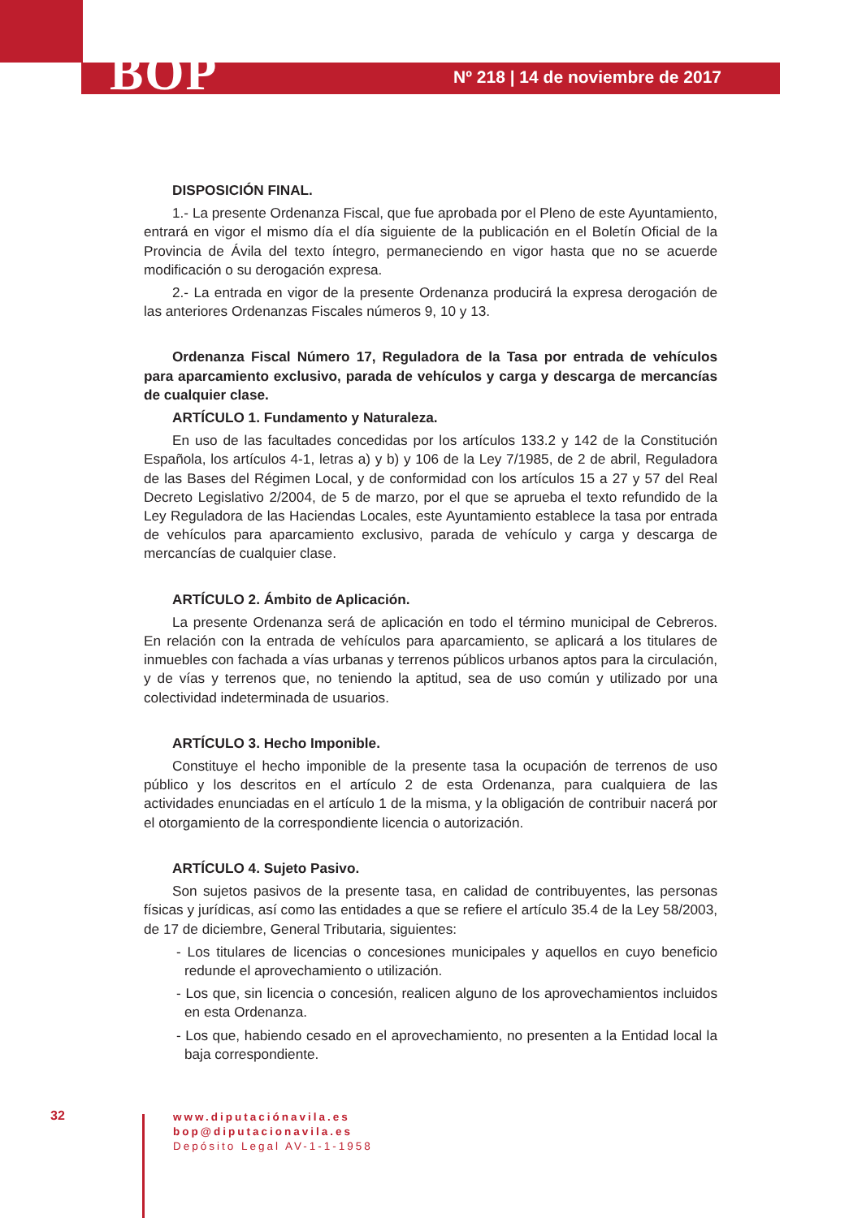BOP
Nº 218 | 14 de noviembre de 2017
DISPOSICIÓN FINAL.
1.- La presente Ordenanza Fiscal, que fue aprobada por el Pleno de este Ayuntamiento, entrará en vigor el mismo día el día siguiente de la publicación en el Boletín Oficial de la Provincia de Ávila del texto íntegro, permaneciendo en vigor hasta que no se acuerde modificación o su derogación expresa.
2.- La entrada en vigor de la presente Ordenanza producirá la expresa derogación de las anteriores Ordenanzas Fiscales números 9, 10 y 13.
Ordenanza Fiscal Número 17, Reguladora de la Tasa por entrada de vehículos para aparcamiento exclusivo, parada de vehículos y carga y descarga de mercancías de cualquier clase.
ARTÍCULO 1. Fundamento y Naturaleza.
En uso de las facultades concedidas por los artículos 133.2 y 142 de la Constitución Española, los artículos 4-1, letras a) y b) y 106 de la Ley 7/1985, de 2 de abril, Reguladora de las Bases del Régimen Local, y de conformidad con los artículos 15 a 27 y 57 del Real Decreto Legislativo 2/2004, de 5 de marzo, por el que se aprueba el texto refundido de la Ley Reguladora de las Haciendas Locales, este Ayuntamiento establece la tasa por entrada de vehículos para aparcamiento exclusivo, parada de vehículo y carga y descarga de mercancías de cualquier clase.
ARTÍCULO 2. Ámbito de Aplicación.
La presente Ordenanza será de aplicación en todo el término municipal de Cebreros. En relación con la entrada de vehículos para aparcamiento, se aplicará a los titulares de inmuebles con fachada a vías urbanas y terrenos públicos urbanos aptos para la circulación, y de vías y terrenos que, no teniendo la aptitud, sea de uso común y utilizado por una colectividad indeterminada de usuarios.
ARTÍCULO 3. Hecho Imponible.
Constituye el hecho imponible de la presente tasa la ocupación de terrenos de uso público y los descritos en el artículo 2 de esta Ordenanza, para cualquiera de las actividades enunciadas en el artículo 1 de la misma, y la obligación de contribuir nacerá por el otorgamiento de la correspondiente licencia o autorización.
ARTÍCULO 4. Sujeto Pasivo.
Son sujetos pasivos de la presente tasa, en calidad de contribuyentes, las personas físicas y jurídicas, así como las entidades a que se refiere el artículo 35.4 de la Ley 58/2003, de 17 de diciembre, General Tributaria, siguientes:
- Los titulares de licencias o concesiones municipales y aquellos en cuyo beneficio redunde el aprovechamiento o utilización.
- Los que, sin licencia o concesión, realicen alguno de los aprovechamientos incluidos en esta Ordenanza.
- Los que, habiendo cesado en el aprovechamiento, no presenten a la Entidad local la baja correspondiente.
32
www.diputaciónavila.es
bop@diputacionavila.es
Depósito Legal AV-1-1-1958